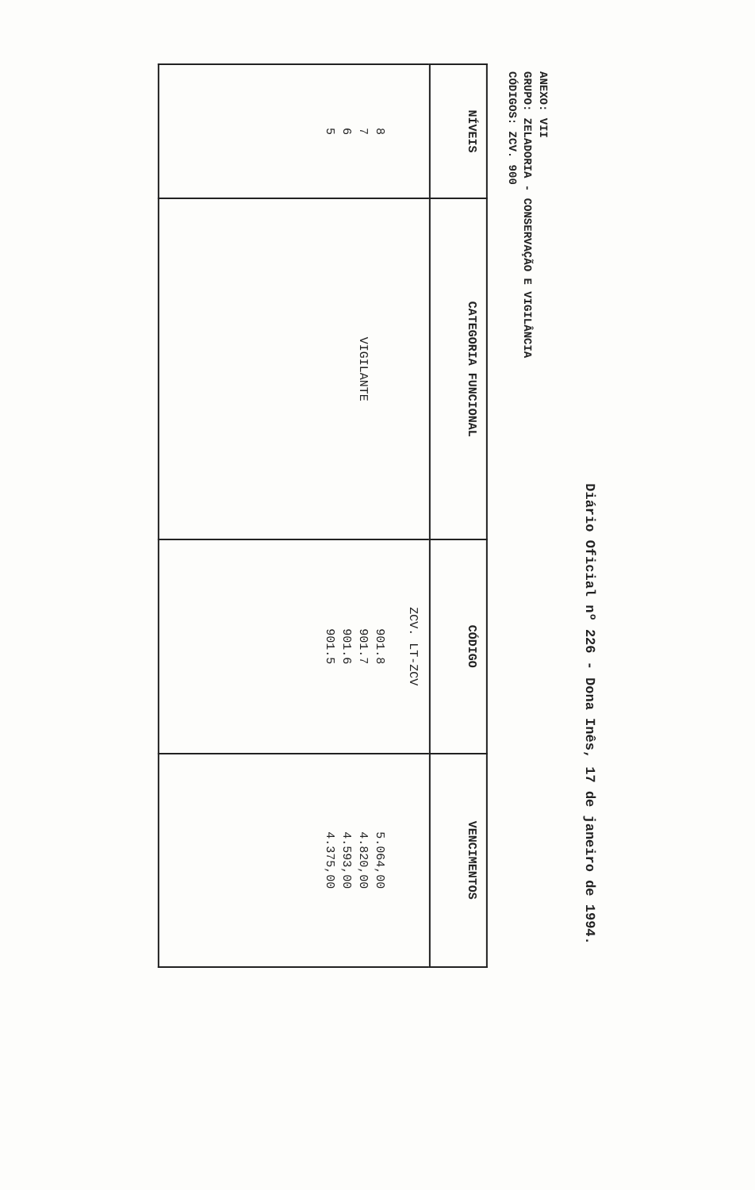Diário Oficial nº 226 - Dona Inês, 17 de janeiro de 1994.
ANEXO: VII
GRUPO: ZELADORIA - CONSERVAÇÃO E VIGILÂNCIA
CÓDIGOS: ZCV. 900
| NÍVEIS | CATEGORIA FUNCIONAL | CÓDIGO | VENCIMENTOS |
| --- | --- | --- | --- |
| 8 7 6 5 | VIGILANTE | ZCV. LT-ZCV 901.8 901.7 901.6 901.5 | 5.064,00 4.820,00 4.593,00 4.375,00 |